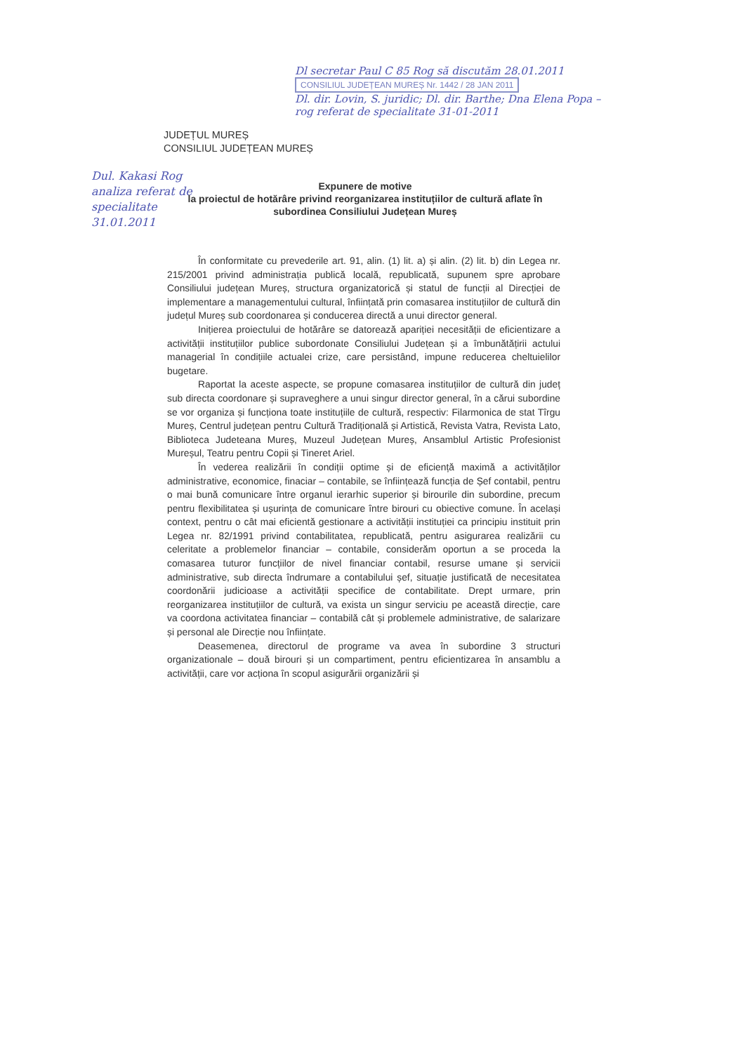Dl secretar Paul C 85 Rog să discutăm 28.01.2011 CONSILIUL JUDEȚEAN MUREȘ Nr. 1442 / 28 JAN 2011
Dl. dir. Lovin, S. juridic; Dl. dir. Barthe; Dna Elena Popa – rog referat de specialitate 31-01-2011
JUDEȚUL MUREȘ
CONSILIUL JUDEȚEAN MUREȘ
Dul. Kakasi Rog analiza referat de specialitate 31.01.2011
Expunere de motive
la proiectul de hotărâre privind reorganizarea instituțiilor de cultură aflate în subordinea Consiliului Județean Mureș
În conformitate cu prevederile art. 91, alin. (1) lit. a) și alin. (2) lit. b) din Legea nr. 215/2001 privind administrația publică locală, republicată, supunem spre aprobare Consiliului județean Mureș, structura organizatorică și statul de funcții al Direcției de implementare a managementului cultural, înființată prin comasarea instituțiilor de cultură din județul Mureș sub coordonarea și conducerea directă a unui director general.
Inițierea proiectului de hotărâre se datorează apariției necesității de eficientizare a activității instituțiilor publice subordonate Consiliului Județean și a îmbunătățirii actului managerial în condițiile actualei crize, care persistând, impune reducerea cheltuielilor bugetare.
Raportat la aceste aspecte, se propune comasarea instituțiilor de cultură din județ sub directa coordonare și supraveghere a unui singur director general, în a cărui subordine se vor organiza și funcționa toate instituțiile de cultură, respectiv: Filarmonica de stat Tîrgu Mureș, Centrul județean pentru Cultură Tradițională și Artistică, Revista Vatra, Revista Lato, Biblioteca Judeteana Mureș, Muzeul Județean Mureș, Ansamblul Artistic Profesionist Mureșul, Teatru pentru Copii și Tineret Ariel.
În vederea realizării în condiții optime și de eficiență maximă a activităților administrative, economice, finaciar – contabile, se înființează funcția de Șef contabil, pentru o mai bună comunicare între organul ierarhic superior și birourile din subordine, precum pentru flexibilitatea și ușurința de comunicare între birouri cu obiective comune. În același context, pentru o cât mai eficientă gestionare a activității instituției ca principiu instituit prin Legea nr. 82/1991 privind contabilitatea, republicată, pentru asigurarea realizării cu celeritate a problemelor financiar – contabile, considerăm oportun a se proceda la comasarea tuturor funcțiilor de nivel financiar contabil, resurse umane și servicii administrative, sub directa îndrumare a contabilului șef, situație justificată de necesitatea coordonării judicioase a activității specifice de contabilitate. Drept urmare, prin reorganizarea instituțiilor de cultură, va exista un singur serviciu pe această direcție, care va coordona activitatea financiar – contabilă cât și problemele administrative, de salarizare și personal ale Direcție nou înființate.
Deasemenea, directorul de programe va avea în subordine 3 structuri organizationale – două birouri și un compartiment, pentru eficientizarea în ansamblu a activității, care vor acționa în scopul asigurării organizării și